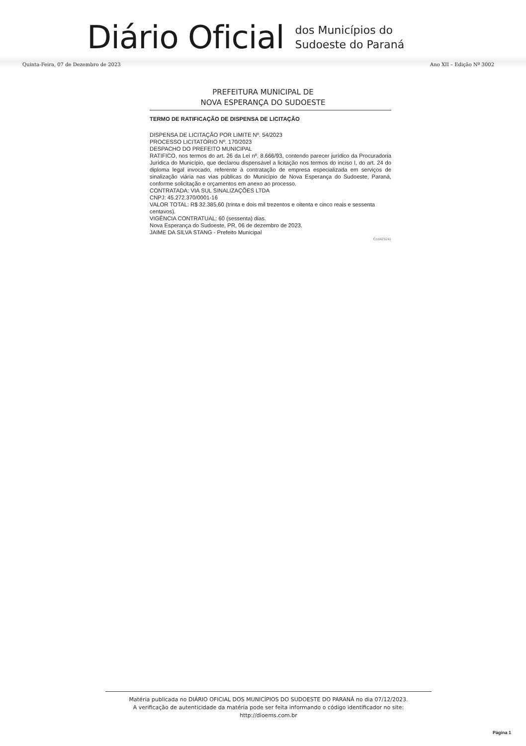Diário Oficial
dos Municípios do
Sudoeste do Paraná
Quinta-Feira, 07 de Dezembro de 2023 Ano XII – Edição Nº 3002
PREFEITURA MUNICIPAL DE
NOVA ESPERANÇA DO SUDOESTE
TERMO DE RATIFICAÇÃO DE DISPENSA DE LICITAÇÃO
DISPENSA DE LICITAÇÃO POR LIMITE Nº. 54/2023
PROCESSO LICITATÓRIO Nº. 170/2023
DESPACHO DO PREFEITO MUNICIPAL
RATIFICO, nos termos do art. 26 da Lei nº. 8.666/93, contendo parecer jurídico da Procuradoria Jurídica do Município, que declarou dispensável a licitação nos termos do inciso I, do art. 24 do diploma legal invocado, referente à contratação de empresa especializada em serviços de sinalização viária nas vias públicas do Município de Nova Esperança do Sudoeste, Paraná, conforme solicitação e orçamentos em anexo ao processo.
CONTRATADA: VIA SUL SINALIZAÇÕES LTDA
CNPJ: 45.272.370/0001-16
VALOR TOTAL: R$ 32.385,60 (trinta e dois mil trezentos e oitenta e cinco reais e sessenta centavos).
VIGÊNCIA CONTRATUAL: 60 (sessenta) dias.
Nova Esperança do Sudoeste, PR, 06 de dezembro de 2023.
JAIME DA SILVA STANG - Prefeito Municipal
Cod423241
Matéria publicada no DIÁRIO OFICIAL DOS MUNICÍPIOS DO SUDOESTE DO PARANÁ no dia 07/12/2023.
A verificação de autenticidade da matéria pode ser feita informando o código identificador no site:
http://dioems.com.br
Página 1